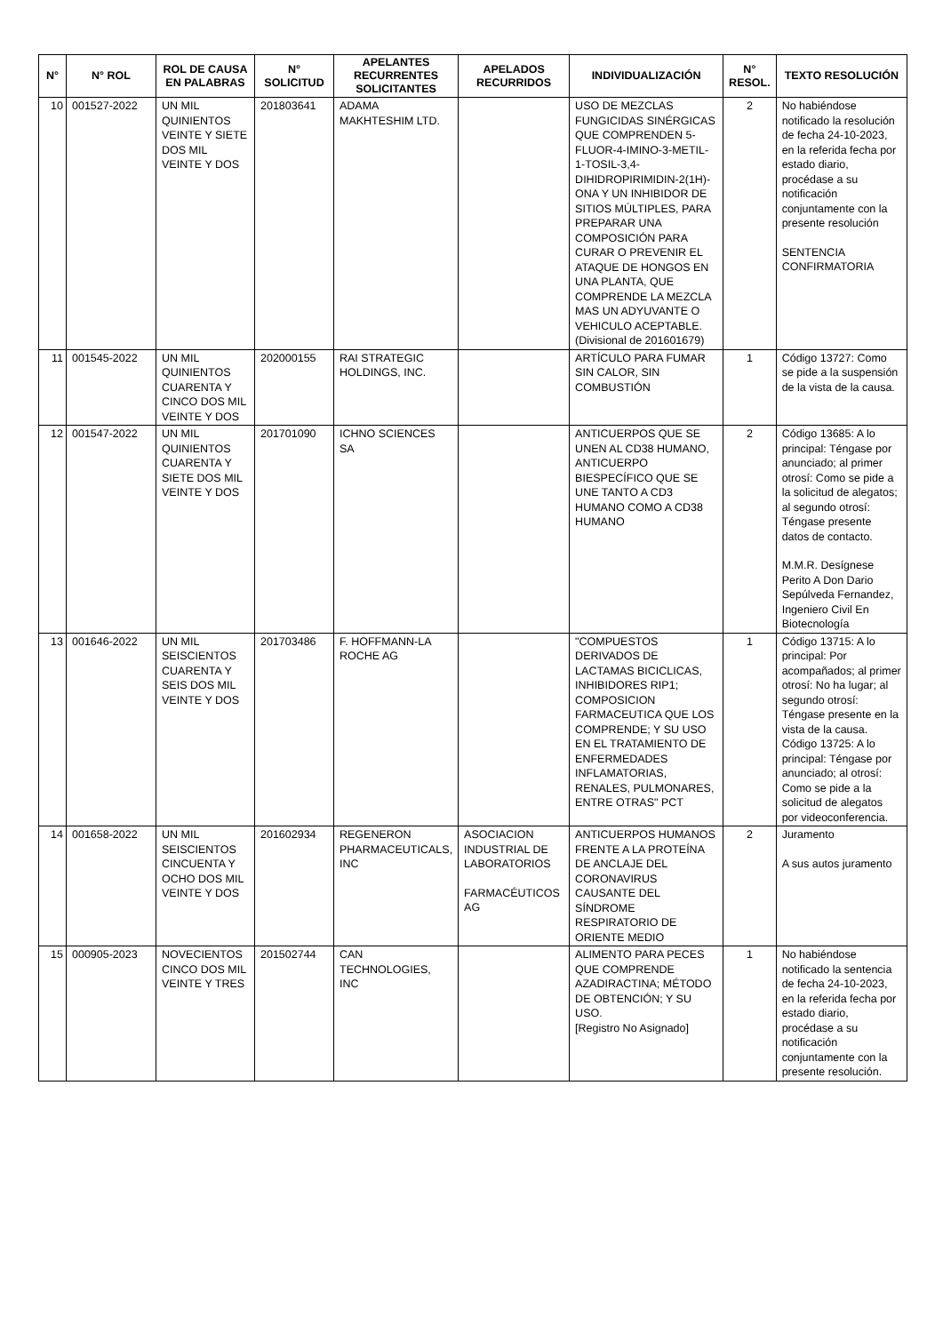| N° | N° ROL | ROL DE CAUSA EN PALABRAS | N° SOLICITUD | APELANTES RECURRENTES SOLICITANTES | APELADOS RECURRIDOS | INDIVIDUALIZACIÓN | N° RESOL. | TEXTO RESOLUCIÓN |
| --- | --- | --- | --- | --- | --- | --- | --- | --- |
| 10 | 001527-2022 | UN MIL QUINIENTOS VEINTE Y SIETE DOS MIL VEINTE Y DOS | 201803641 | ADAMA MAKHTESHIM LTD. | | USO DE MEZCLAS FUNGICIDAS SINÉRGICAS QUE COMPRENDEN 5-FLUOR-4-IMINO-3-METIL-1-TOSIL-3,4-DIHIDROPIRIMIDIN-2(1H)-ONA Y UN INHIBIDOR DE SITIOS MÚLTIPLES, PARA PREPARAR UNA COMPOSICIÓN PARA CURAR O PREVENIR EL ATAQUE DE HONGOS EN UNA PLANTA, QUE COMPRENDE LA MEZCLA MAS UN ADYUVANTE O VEHICULO ACEPTABLE. (Divisional de 201601679) | 2 | No habiéndose notificado la resolución de fecha 24-10-2023, en la referida fecha por estado diario, procédase a su notificación conjuntamente con la presente resolución SENTENCIA CONFIRMATORIA |
| 11 | 001545-2022 | UN MIL QUINIENTOS CUARENTA Y CINCO DOS MIL VEINTE Y DOS | 202000155 | RAI STRATEGIC HOLDINGS, INC. | | ARTÍCULO PARA FUMAR SIN CALOR, SIN COMBUSTIÓN | 1 | Código 13727: Como se pide a la suspensión de la vista de la causa. |
| 12 | 001547-2022 | UN MIL QUINIENTOS CUARENTA Y SIETE DOS MIL VEINTE Y DOS | 201701090 | ICHNO SCIENCES SA | | ANTICUERPOS QUE SE UNEN AL CD38 HUMANO, ANTICUERPO BIESPECÍFICO QUE SE UNE TANTO A CD3 HUMANO COMO A CD38 HUMANO | 2 | Código 13685: A lo principal: Téngase por anunciado; al primer otrosí: Como se pide a la solicitud de alegatos; al segundo otrosí: Téngase presente datos de contacto. M.M.R. Desígnese Perito A Don Dario Sepúlveda Fernandez, Ingeniero Civil En Biotecnología |
| 13 | 001646-2022 | UN MIL SEISCIENTOS CUARENTA Y SEIS DOS MIL VEINTE Y DOS | 201703486 | F. HOFFMANN-LA ROCHE AG | | "COMPUESTOS DERIVADOS DE LACTAMAS BICICLICAS, INHIBIDORES RIP1; COMPOSICION FARMACEUTICA QUE LOS COMPRENDE; Y SU USO EN EL TRATAMIENTO DE ENFERMEDADES INFLAMATORIAS, RENALES, PULMONARES, ENTRE OTRAS" PCT | 1 | Código 13715: A lo principal: Por acompañados; al primer otrosí: No ha lugar; al segundo otrosí: Téngase presente en la vista de la causa. Código 13725: A lo principal: Téngase por anunciado; al otrosí: Como se pide a la solicitud de alegatos por videoconferencia. |
| 14 | 001658-2022 | UN MIL SEISCIENTOS CINCUENTA Y OCHO DOS MIL VEINTE Y DOS | 201602934 | REGENERON PHARMACEUTICALS, INC | ASOCIACION INDUSTRIAL DE LABORATORIOS FARMACÉUTICOS AG | ANTICUERPOS HUMANOS FRENTE A LA PROTEÍNA DE ANCLAJE DEL CORONAVIRUS CAUSANTE DEL SÍNDROME RESPIRATORIO DE ORIENTE MEDIO | 2 | Juramento A sus autos juramento |
| 15 | 000905-2023 | NOVECIENTOS CINCO DOS MIL VEINTE Y TRES | 201502744 | CAN TECHNOLOGIES, INC | | ALIMENTO PARA PECES QUE COMPRENDE AZADIRACTINA; MÉTODO DE OBTENCIÓN; Y SU USO. [Registro No Asignado] | 1 | No habiéndose notificado la sentencia de fecha 24-10-2023, en la referida fecha por estado diario, procédase a su notificación conjuntamente con la presente resolución. |